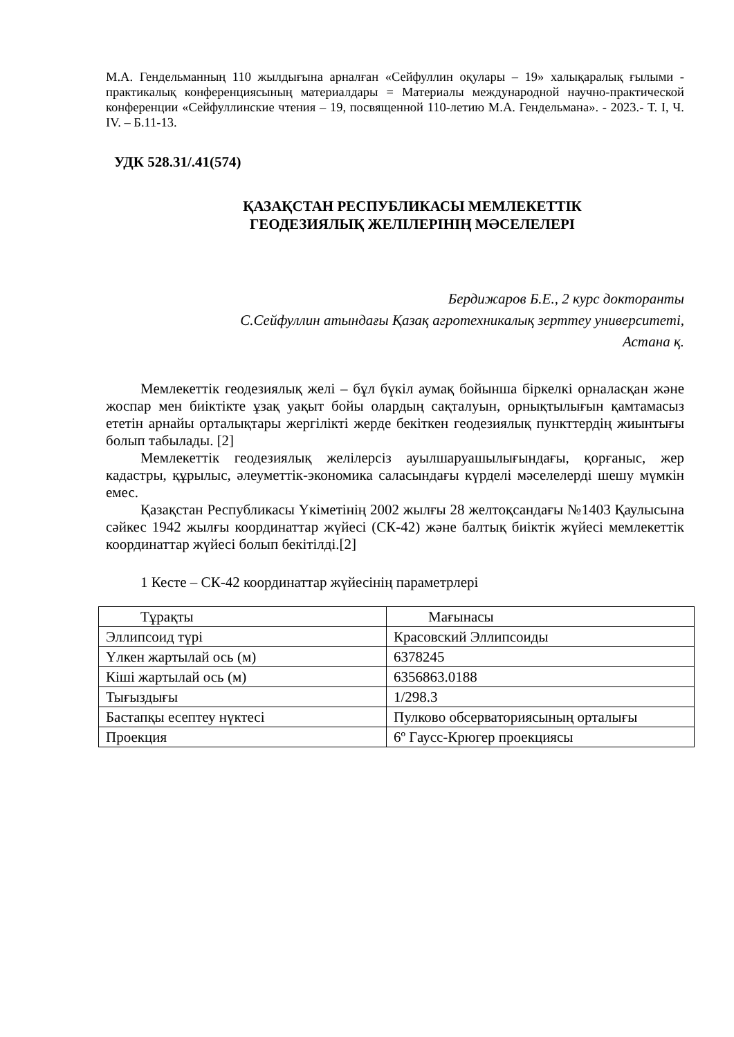М.А. Гендельманның 110 жылдығына арналған «Сейфуллин оқулары – 19» халықаралық ғылыми - практикалық конференциясының материалдары = Материалы международной научно-практической конференции «Сейфуллинские чтения – 19, посвященной 110-летию М.А. Гендельмана». - 2023.- Т. I, Ч. IV. – Б.11-13.
УДК 528.31/.41(574)
ҚАЗАҚСТАН РЕСПУБЛИКАСЫ МЕМЛЕКЕТТІК
ГЕОДЕЗИЯЛЫҚ ЖЕЛІЛЕРІНІҢ МӘСЕЛЕЛЕРІ
Бердижаров Б.Е., 2 курс докторанты
С.Сейфуллин атындағы Қазақ агротехникалық зерттеу университеті,
Астана қ.
Мемлекеттік геодезиялық желі – бұл бүкіл аумақ бойынша біркелкі орналасқан және жоспар мен биіктікте ұзақ уақыт бойы олардың сақталуын, орнықтылығын қамтамасыз ететін арнайы орталықтары жергілікті жерде бекіткен геодезиялық пункттердің жиынтығы болып табылады. [2]
Мемлекеттік геодезиялық желілерсіз ауылшаруашылығындағы, қорғаныс, жер кадастры, құрылыс, әлеуметтік-экономика саласындағы күрделі мәселелерді шешу мүмкін емес.
Қазақстан Республикасы Үкіметінің 2002 жылғы 28 желтоқсандағы №1403 Қаулысына сәйкес 1942 жылғы координаттар жүйесі (СК-42) және балтық биіктік жүйесі мемлекеттік координаттар жүйесі болып бекітілді.[2]
1 Кесте – СК-42 координаттар жүйесінің параметрлері
| Тұрақты | Мағынасы |
| Эллипсоид түрі | Красовский Эллипсоиды |
| Үлкен жартылай ось (м) | 6378245 |
| Кіші жартылай ось (м) | 6356863.0188 |
| Тығыздығы | 1/298.3 |
| Бастапқы есептеу нүктесі | Пулково обсерваториясының орталығы |
| Проекция | 6º Гаусс-Крюгер проекциясы |